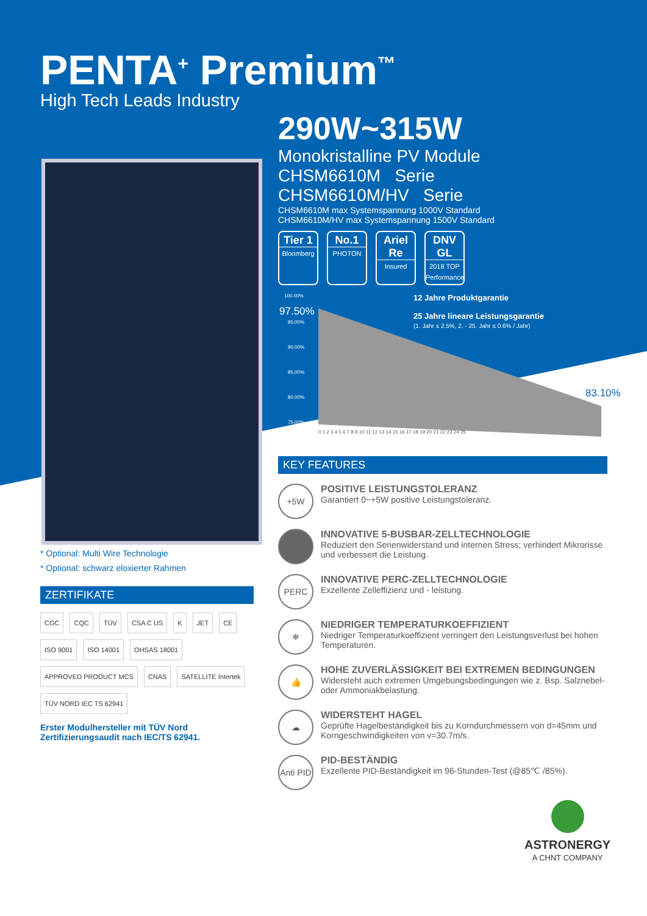PENTA<sup>+</sup> Premium<sup>™</sup>
High Tech Leads Industry
290W~315W
Monokristalline PV Module
CHSM6610M Serie
CHSM6610M/HV Serie
CHSM6610M max Systemspannung 1000V Standard
CHSM6610M/HV max Systemspannung 1500V Standard
Tier 1
Bloomberg
No.1
PHOTON
Ariel Re
Insured
DNV GL
2018 TOP Performance
100.00%
95.00%
90.00%
85.00%
80.00%
75.00%
97.50%
83.10%
0 1 2 3 4 5 6 7 8 9 10 11 12 13 14 15 16 17 18 19 20 21 22 23 24 25
12 Jahre Produktgarantie
25 Jahre lineare Leistungsgarantie
(1. Jahr ≤ 2.5%, 2. - 25. Jahr ≤ 0.6% / Jahr)
* Optional: Multi Wire Technologie
* Optional: schwarz eloxierter Rahmen
ZERTIFIKATE
CGC CQC TÜV CSA C US K JET CE ISO 9001 ISO 14001 OHSAS 18001 APPROVED PRODUCT MCS CNAS SATELLITE Intertek TÜV NORD IEC TS 62941
Erster Modulhersteller mit TÜV Nord Zertifizierungsaudit nach IEC/TS 62941.
KEY FEATURES
+5W
POSITIVE LEISTUNGSTOLERANZ
Garantiert 0~+5W positive Leistungstoleranz.
INNOVATIVE 5-BUSBAR-ZELLTECHNOLOGIE
Reduziert den Serienwiderstand und internen Stress; verhindert Mikrorisse und verbessert die Leistung.
PERC
INNOVATIVE PERC-ZELLTECHNOLOGIE
Exzellente Zelleffizienz und - leistung.
❄
NIEDRIGER TEMPERATURKOEFFIZIENT
Niedriger Temperaturkoeffizient verringert den Leistungsverlust bei hohen Temperaturen.
👍
HOHE ZUVERLÄSSIGKEIT BEI EXTREMEN BEDINGUNGEN
Widersteht auch extremen Umgebungsbedingungen wie z. Bsp. Salznebel- oder Ammoniakbelastung.
☁
WIDERSTEHT HAGEL
Geprüfte Hagelbeständigkeit bis zu Korndurchmessern von d=45mm und Korngeschwindigkeiten von v=30.7m/s.
Anti PID
PID-BESTÄNDIG
Exzellente PID-Beständigkeit im 96-Stunden-Test (@85℃ /85%).
ASTRONERGY
A CHNT COMPANY